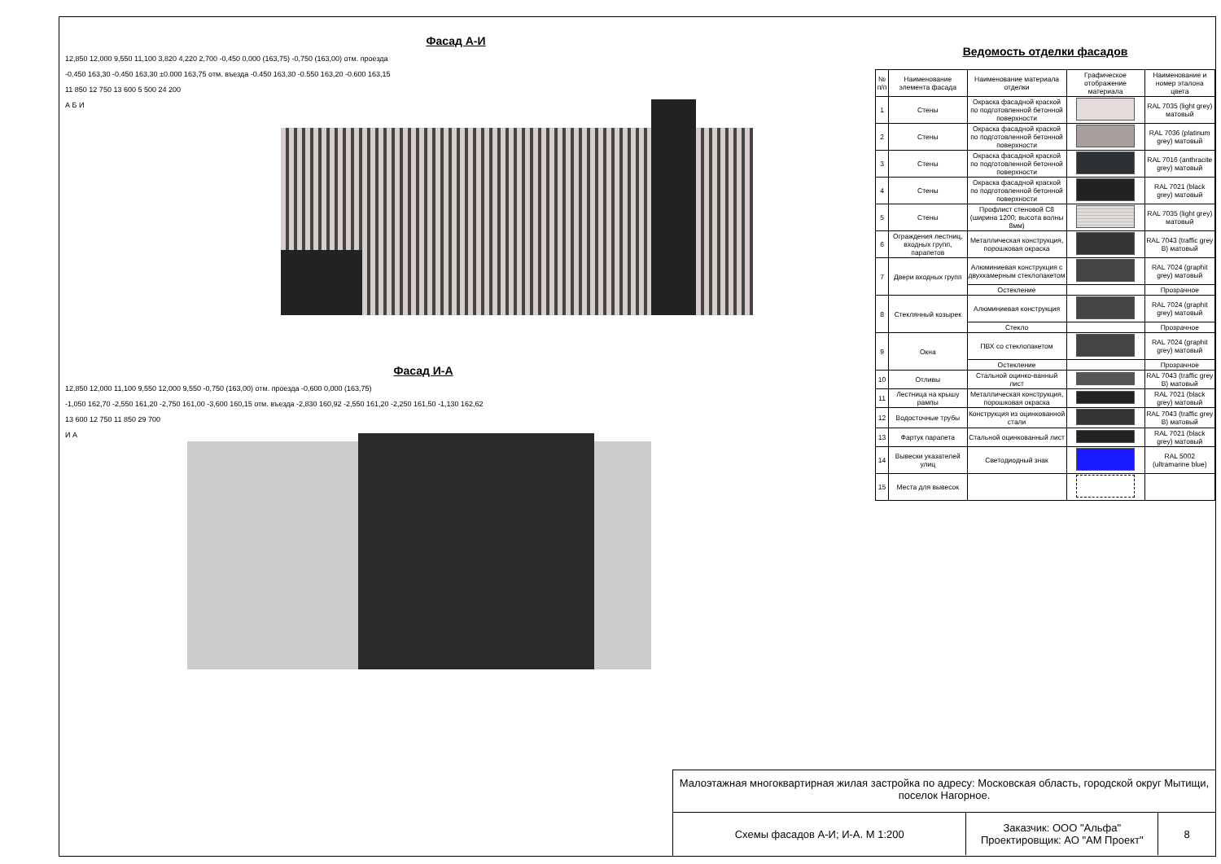Фасад А-И
12,850 12,000 9,550 11,100 3,820 4,220 2,700 -0,450 0,000 (163,75) -0,750 (163,00) отм. проезда
-0.450 163,30 -0.450 163,30 ±0.000 163,75 отм. въезда -0.450 163,30 -0.550 163,20 -0.600 163,15
11 850 12 750 13 600 5 500 24 200
А Б И
Фасад И-А
12,850 12,000 11,100 9,550 12,000 9,550 -0,750 (163,00) отм. проезда -0,600 0,000 (163,75)
-1,050 162,70 -2,550 161,20 -2,750 161,00 -3,600 160,15 отм. въезда -2,830 160,92 -2,550 161,20 -2,250 161,50 -1,130 162,62
13 600 12 750 11 850 29 700
И А
Ведомость отделки фасадов
| № п/п | Наименование элемента фасада | Наименование материала отделки | Графическое отображение материала | Наименование и номер эталона цвета |
| --- | --- | --- | --- | --- |
| 1 | Стены | Окраска фасадной краской по подготовленной бетонной поверхности | | RAL 7035 (light grey) матовый |
| 2 | Стены | Окраска фасадной краской по подготовленной бетонной поверхности | | RAL 7036 (platinum grey) матовый |
| 3 | Стены | Окраска фасадной краской по подготовленной бетонной поверхности | | RAL 7016 (anthracite grey) матовый |
| 4 | Стены | Окраска фасадной краской по подготовленной бетонной поверхности | | RAL 7021 (black grey) матовый |
| 5 | Стены | Профлист стеновой С8 (ширина 1200; высота волны 8мм) | | RAL 7035 (light grey) матовый |
| 6 | Ограждения лестниц, входных групп, парапетов | Металлическая конструкция, порошковая окраска | | RAL 7043 (traffic grey B) матовый |
| 7 | Двери входных групп | Алюминиевая конструкция с двухкамерным стеклопакетом | | RAL 7024 (graphit grey) матовый |
| | | Остекление | | Прозрачное |
| 8 | Стеклянный козырек | Алюминиевая конструкция | | RAL 7024 (graphit grey) матовый |
| | | Стекло | | Прозрачное |
| 9 | Окна | ПВХ со стеклопакетом | | RAL 7024 (graphit grey) матовый |
| | | Остекление | | Прозрачное |
| 10 | Отливы | Стальной оцинко-ванный лист | | RAL 7043 (traffic grey B) матовый |
| 11 | Лестница на крышу рампы | Металлическая конструкция, порошковая окраска | | RAL 7021 (black grey) матовый |
| 12 | Водосточные трубы | Конструкция из оцинкованной стали | | RAL 7043 (traffic grey B) матовый |
| 13 | Фартук парапета | Стальной оцинкованный лист | | RAL 7021 (black grey) матовый |
| 14 | Вывески указателей улиц | Светодиодный знак | | RAL 5002 (ultramarine blue) |
| 15 | Места для вывесок | | | |
Малоэтажная многоквартирная жилая застройка по адресу: Московская область, городской округ Мытищи, поселок Нагорное.
Схемы фасадов А-И; И-А. М 1:200 Заказчик: ООО "Альфа" Проектировщик: АО "АМ Проект"
8